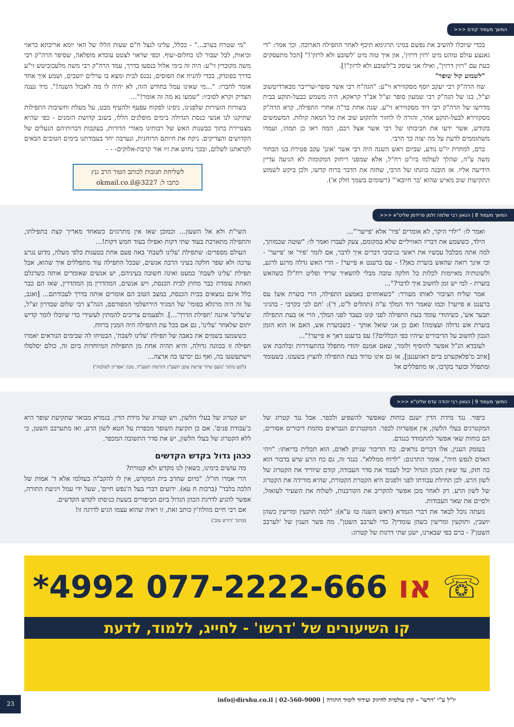המשך מעמוד קודם <<<
בכדי שיוכלו להשיב את נפשם במיני תרגימא תיכף לאחר התפילה הארוכה. וכך אמר: "די גאנצע עולם טוהט מיט 'רזין דרזין', און איך טוה מיט 'לשובע ולא לרזון'!" [הכל מתעסקים כעת עם "רזין דרזין", ואילו אני עוסק ב"לשובע ולא לרזון"!].
"לשמוע קול שופר"
שח הרה"ק רבי יעקב יוסף מסקווירא זי"ע: "הגה"ח רבי אשר סופר-שרייבר מבארדיטשוב זצ"ל, בנו של הגה"ק רבי שמעון סופר זצ"ל אב"ד קראקא, היה משמש כבעל-תוקע בבית מדרשו של הרה"ק רבי דוד מסקווירא זי"ע. שנה אחת בר"ה אחרי התפילה, קרא הרה"ק מסקווירא לבעל-תוקע אחר, והורה לו לחזור ולתקוע שוב את כל המאה קולות. המשמשים בקודש, אשר ידעו את חביבותו של רבי אשר אצל רבם, המה ראו כן תמהו, ועמדו משתוממים לדעת על מה יצוה כך הרבי.
ברם, למחרת יו"ט נודע, שביום ראש השנה היה רבי אשר 'אונן' עקב פטירת בנו הבחור משה ע"ה, שהלך לעולמו ביו"ט רח"ל, אלא שמפני ריחוק המקומות לא הגיעה עדיין הידיעה אליו. אז הובנה כוונתו של הרבי, שחזה את הדבר ברוח קדשו, ולכן ביקש לשמוע התקיעות שוב מאיש שהוא 'בר חיובא'" (רשומים בשמך חלק א').
"מי שטרח בערב..." - ככלל, עלינו לנצל ח"ם שעות הללו של האי יומא אריכתא כראוי וכיאות, לבל יעבור לנו כחלום-יעוף. וכפי שראוי לצטט עובדא מופלאה, שסיפר הרה"ק רבי משה מקוברין זי"ע: היה זה בימי אלול בנסעו בדרך, עמד הרה"ק רבי משה מלעכוביטש זי"ע בדרך בפונדק, בכדי להניח את הסוסים, נכנס לבית ומצא בו ערלים יושבים, ושמע איך אחד אומר לחברו: "...מי שאינו עמל בחודש הזה, לא יהיה לו מה לאכול השנה!". מיד נענה הצדיק וקרא לסוביו: "שמעו נא מה זה אומר!"...
בשורות הזעירות שלפנינו, ניסינו לפקוח עפעף ולהעיף מבט, על מעלת וחשיבות התפילות שתיקנו לנו אנשי כנסת הגדולה בימים מופלגים הללו, בשגב קדושת הזמנים - כפי שהיא מצטיירת בתוך כבשנות האש של רבותינו מאורי הדורות, בעקבות דברותיהם הנעלים של הקדושים והצדיקים. ניקח את חיותם הרוחנית, ונערבה יחד בעבודתנו בימים הטובים הבאים לקראתנו לשלום, ובכך נחוש את זיו אור קרבת-אלוקים- - -
לשליחת תגובות לכותב הטור הרב גנץ
כתבו ל: 3227@okmail.co.il
המשך מעמוד 8 | הגאון רבי שלמה זלמן פרידמן שליט"א <<<
ואמר לו: "ילדי היקר, לא אומרים 'פיר' אלא 'פייער'"...
הילד, כששמע את דבריו האוויליים שלא במקומם, צעק לעברו ואמר לו: "שוטה שכמותך, למה אתה מבלבל עכשיו את ראשי בגיבובי דברים איך לדבר, אם לומר 'פיר' או 'פייער' - וכי אינך רואה שהאש בוערת כאן?! - עס ברענט א פייער! - הרי האש גדלה מרגע לרגע, ולשונותיה מאיימות לכלות כל חלקה טובה מבלי להשאיר שריד ופליט רח"ל! כשהאש בוערת - למי יש זמן לחשוב איך לדבר?"...
אמר שליח הציבור לאותו מעורר: "כשאוחזים באמצע התפילה, הרי בוערת אש! עס ברענט א פייער! וכמו שאמר דוד המלך ע"ה (תהלים ל"ט, ד'): 'חם לבי בקרבי - בהגיגי תבער אש', כשיהודי עומד בעת התפילה לפני קונו כעבד לפני המלך, הרי אז בעת התפילה בוערת אש גדולה ועצומה! ואם כן אני שואל אותך - כשבוערת אש, האם אז הוא הזמן הנכון לחשוב על הדיבורים שיהיו כפי הכללים?! עס ברענט דאך א פייער!"...
לעובדא הנ"ל אפשר להוסיף ולומר, שאם אמנם יהודי מתפלל בהתעוררות ובלהבת אש [איוב מ'פלאקערט ביים דאווענען], אז גם אינו טרוד בעת התפילה להציץ בשעונו. כשעומד ומתפלל ובוער בקרבו, אז מתפללים אל
השי"ת ולא אל השעון... וכמובן שאז אין מתרגזים כשאחד מאריך קצת בתפילתו, והתפילה מתארכת בעוד שתי דקות ואפילו בעוד חמש דקות!...
העולם מספרים: שתפילת 'עלינו לשבח' באה פעם אחת בטענות כלפי מעלה, מדוע נגרע ערכה ולא שפר חלקה בעיני הרבה אנשים, שבכל התפילה עוד מתפללים איך שהוא, אבל תפילת 'עלינו לשבח' כמעט ואינה חשובה בעיניהם, יש אנשים שאומרים אותה כשרגלם האחת עומדת כבר מחוץ לבית הכנסת, ויש אנשים, המהדרין מן המהדרין, שאז הם כבר כלל אינם נמצאים בבית הכנסת, במצב הטוב הם אומרים אותה בדרך לעבודתם... [ואגב, על זה היה מרגלא בפומי' של המגיד הירושלמי המפורסם, הגה"צ רבי שלום שבדרון זצ"ל, ש'עלינו' איננה 'תפילת הדרך'...]. ולפעמים צריכים להמתין לעשירי כדי שיוכלו לומר קדיש יתום שלאחר 'עלינו', גם אם בכל עת התפילה היה המנין ברווח.
כששמעו בשמים את כאבה של תפילת 'עלינו לשבח', הבטיחו לה שבימים הנוראים יאמרו תפילה זו בכוונה גדולה, והיא תהיה אחת מן התפילות המיוחדות ביום זה, כולם יסלסלו וישתעשעו בה, ואף גם יכרעו בה ארצה...
(לקט מתוך 'נועם שיח' פרשת עקב תשע"ג ותרומה תשע"ד, מכון 'אפריון לשלמה')
המשך מעמוד 9 | הגאון רבי יהודה עדס שליט"א <<<
כיפור. נגד מידת הדין ישנם כוחות שאפשר להשפיע ולכפר. אבל נגד קטרוג של המקטרגים בעלי הלשון, אין אפשרות לכפר. המקטרגים הנבראים מחמת דיבורים אסורים, הם כוחות שאי אפשר להתמודד כנגדם.
בעומק הענין, אלו דברים נוראים. כח הדיבור שניתן לאדם, הוא תכלית בריאתו: "ויהי האדם לנפש חיה", אומר התרגום: "לרוח ממללא". כנגד זה, גם כח הרע שיש בדבור הוא כה חזק, עד שאין הכהן הגדול יכול לעבוד את סדר העבודה, קודם שיוריד את הקטרוג של לשון הרע. לכן תחילת עבודתו לפני ולפנים היא הקטרת הקטורת, שהיא מורידה את הקטרוג של לשון הרע. רק לאחר מכן אפשר להקריב את הקורבנות, לשלוח את השעיר לעזאזל, ולסיים את שאר העבודות.
מעתה נוכל לבאר את דברי הגמרא (ראש השנה טז ע"א): "למה תוקעין ומריעין כשהן יושבין, ותוקעין ומריעין כשהן עומדין? כדי לערבב השטן". מה פשר הענין של 'לערבב השטן'? - ברם כפי שבארנו, ישנן שתי דרגות של קטרוג:
יש קטרוג של בעלי הלשון, ויש קטרוג של מידת הדין. בגמרא מבואר שתקיעת שופר היא כ'עבודת פנים'. אם כן תקיעת השופר מכפרת על חטא לשון הרע, ואז מתערבב השטן, כי ללא הקטרוג של בעלי הלשון, יש את סדר התשובה המכפר.
ככהן גדול בקדש הקדשים
מה עושים בימינו, כשאין לנו מקדש ולא קטורת?
הרי אמרו חז"ל: "מיום שחרב בית המקדש, אין לו להקב"ה בעולמו אלא ד' אמות של הלכה בלבד" (ברכות ח עא). ידועים דברי בעל ה'נפש חיים', שעל ידי עמל ויגיעת התורה, אפשר להגיע לדרגת הכהן הגדול ביום הכיפורים בשעת כניסתו לקדש הקדשים.
אם רבי חיים מוולוז'ין כותב זאת, זו ראיה שהוא עצמו הגיע לדרגה זו!
(מתוך 'דורש טוב')
*4992 או 077-2222-666 ☏
קו השיעורים של 'דרשו' - לחייג, ללמוד, לדעת
יו"ל ע"י 'דרשו' - קרן עולמית לחיזוק ועידוד לימוד התורה | 02-560-9000 | info@dirshu.co.il 23